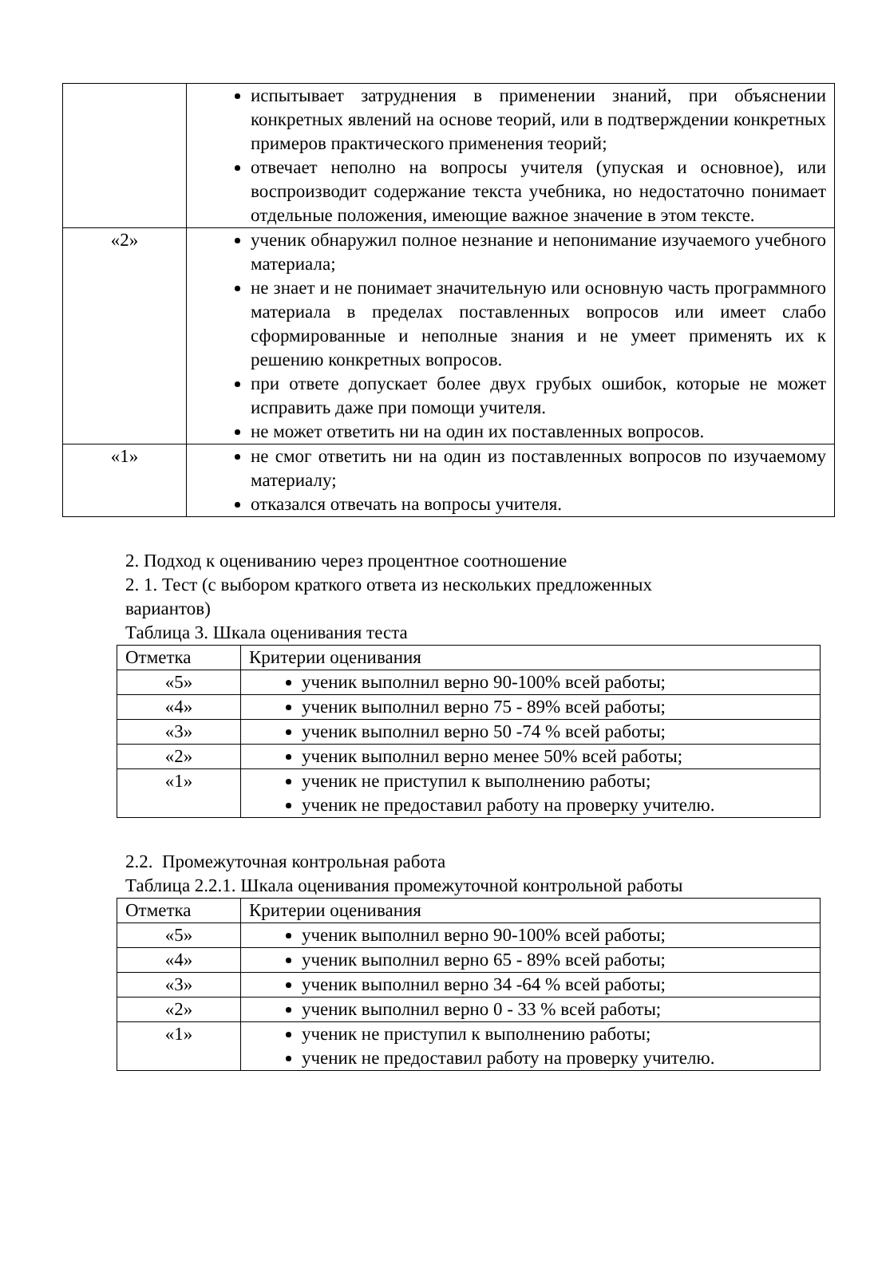| | испытывает затруднения в применении знаний, при объяснении конкретных явлений на основе теорий, или в подтверждении конкретных примеров практического применения теорий; отвечает неполно на вопросы учителя (упуская и основное), или воспроизводит содержание текста учебника, но недостаточно понимает отдельные положения, имеющие важное значение в этом тексте. |
| «2» | ученик обнаружил полное незнание и непонимание изучаемого учебного материала; не знает и не понимает значительную или основную часть программного материала в пределах поставленных вопросов или имеет слабо сформированные и неполные знания и не умеет применять их к решению конкретных вопросов. при ответе допускает более двух грубых ошибок, которые не может исправить даже при помощи учителя. не может ответить ни на один их поставленных вопросов. |
| «1» | не смог ответить ни на один из поставленных вопросов по изучаемому материалу; отказался отвечать на вопросы учителя. |
2. Подход к оцениванию через процентное соотношение
2. 1. Тест (с выбором краткого ответа из нескольких предложенных
вариантов)
Таблица 3. Шкала оценивания теста
| Отметка | Критерии оценивания |
| «5» | ученик выполнил верно 90-100% всей работы; |
| «4» | ученик выполнил верно 75 - 89% всей работы; |
| «3» | ученик выполнил верно 50 -74 % всей работы; |
| «2» | ученик выполнил верно менее 50% всей работы; |
| «1» | ученик не приступил к выполнению работы; ученик не предоставил работу на проверку учителю. |
2.2. Промежуточная контрольная работа
Таблица 2.2.1. Шкала оценивания промежуточной контрольной работы
| Отметка | Критерии оценивания |
| «5» | ученик выполнил верно 90-100% всей работы; |
| «4» | ученик выполнил верно 65 - 89% всей работы; |
| «3» | ученик выполнил верно 34 -64 % всей работы; |
| «2» | ученик выполнил верно 0 - 33 % всей работы; |
| «1» | ученик не приступил к выполнению работы; ученик не предоставил работу на проверку учителю. |